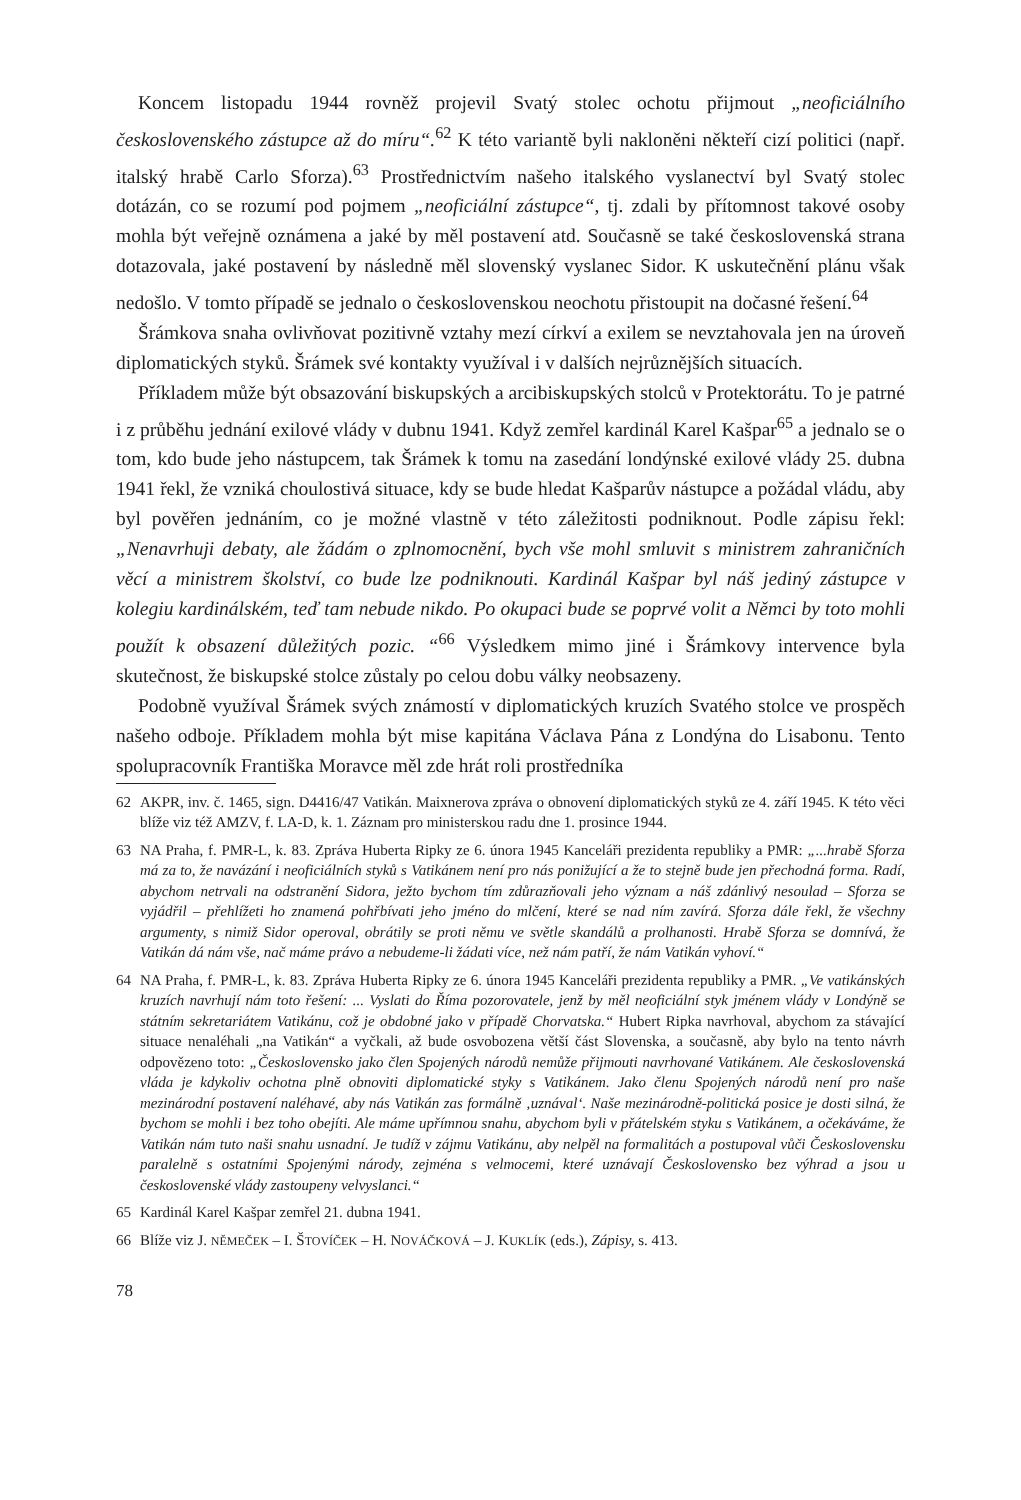Koncem listopadu 1944 rovněž projevil Svatý stolec ochotu přijmout „neoficiálního československého zástupce až do míru“.<sup>62</sup> K této variantě byli nakloněni někteří cizí politici (např. italský hrabě Carlo Sforza).<sup>63</sup> Prostřednictvím našeho italského vyslanectví byl Svatý stolec dotázán, co se rozumí pod pojmem „neoficiální zástupce“, tj. zdali by přítomnost takové osoby mohla být veřejně oznámena a jaké by měl postavení atd. Současně se také československá strana dotazovala, jaké postavení by následně měl slovenský vyslanec Sidor. K uskutečnění plánu však nedošlo. V tomto případě se jednalo o československou neochotu přistoupit na dočasné řešení.<sup>64</sup>
Šrámkova snaha ovlivňovat pozitivně vztahy mezí církví a exilem se nevztahovala jen na úroveň diplomatických styků. Šrámek své kontakty využíval i v dalších nejrůznějších situacích.
Příkladem může být obsazování biskupských a arcibiskupských stolců v Protektorátu. To je patrné i z průběhu jednání exilové vlády v dubnu 1941. Když zemřel kardinál Karel Kašpar<sup>65</sup> a jednalo se o tom, kdo bude jeho nástupcem, tak Šrámek k tomu na zasedání londýnské exilové vlády 25. dubna 1941 řekl, že vzniká choulostivá situace, kdy se bude hledat Kašparův nástupce a požádal vládu, aby byl pověřen jednáním, co je možné vlastně v této záležitosti podniknout. Podle zápisu řekl: „Nenavrhuji debaty, ale žádám o zplnomocnění, bych vše mohl smluvit s ministrem zahraničních věcí a ministrem školství, co bude lze podniknouti. Kardinál Kašpar byl náš jediný zástupce v kolegiu kardinálském, teď tam nebude nikdo. Po okupaci bude se poprvé volit a Němci by toto mohli použít k obsazení důležitých pozic. “<sup>66</sup> Výsledkem mimo jiné i Šrámkovy intervence byla skutečnost, že biskupské stolce zůstaly po celou dobu války neobsazeny.
Podobně využíval Šrámek svých známostí v diplomatických kruzích Svatého stolce ve prospěch našeho odboje. Příkladem mohla být mise kapitána Václava Pána z Londýna do Lisabonu. Tento spolupracovník Františka Moravce měl zde hrát roli prostředníka
62 AKPR, inv. č. 1465, sign. D4416/47 Vatikán. Maixnerova zpráva o obnovení diplomatických styků ze 4. září 1945. K této věci blíže viz též AMZV, f. LA-D, k. 1. Záznam pro ministerskou radu dne 1. prosince 1944.
63 NA Praha, f. PMR-L, k. 83. Zpráva Huberta Ripky ze 6. února 1945 Kanceláři prezidenta republiky a PMR: „...hrabě Sforza má za to, že navázání i neoficiálních styků s Vatikánem není pro nás ponižující a že to stejně bude jen přechodná forma. Radí, abychom netrvali na odstranění Sidora, ježto bychom tím zdůrazňovali jeho význam a náš zdánlivý nesoulad – Sforza se vyjádřil – přehlížeti ho znamená pohřbívati jeho jméno do mlčení, které se nad ním zavírá. Sforza dále řekl, že všechny argumenty, s nimiž Sidor operoval, obrátily se proti němu ve světle skandálů a prolhanosti. Hrabě Sforza se domnívá, že Vatikán dá nám vše, nač máme právo a nebudeme-li žádati více, než nám patří, že nám Vatikán vyhoví.“
64 NA Praha, f. PMR-L, k. 83. Zpráva Huberta Ripky ze 6. února 1945 Kanceláři prezidenta republiky a PMR. „Ve vatikánských kruzích navrhují nám toto řešení: ... Vyslati do Říma pozorovatele, jenž by měl neoficiální styk jménem vlády v Londýně se státním sekretariátem Vatikánu, což je obdobné jako v případě Chorvatska.“ Hubert Ripka navrhoval, abychom za stávající situace nenaléhali „na Vatikán“ a vyčkali, až bude osvobozena větší část Slovenska, a současně, aby bylo na tento návrh odpovězeno toto: „Československo jako člen Spojených národů nemůže přijmouti navrhované Vatikánem. Ale československá vláda je kdykoliv ochotna plně obnoviti diplomatické styky s Vatikánem. Jako členu Spojených národů není pro naše mezinárodní postavení naléhavé, aby nás Vatikán zas formálně ‚uznával‘. Naše mezinárodně-politická posice je dosti silná, že bychom se mohli i bez toho obejíti. Ale máme upřímnou snahu, abychom byli v přátelském styku s Vatikánem, a očekáváme, že Vatikán nám tuto naši snahu usnadní. Je tudíž v zájmu Vatikánu, aby nelpěl na formalitách a postupoval vůči Československu paralelně s ostatními Spojenými národy, zejména s velmocemi, které uznávají Československo bez výhrad a jsou u československé vlády zastoupeny velvyslanci.“
65 Kardinál Karel Kašpar zemřel 21. dubna 1941.
66 Blíže viz J. NĚMEČEK – I. ŠTOVÍČEK – H. NOVÁČKOVÁ – J. KUKLÍK (eds.), Zápisy, s. 413.
78